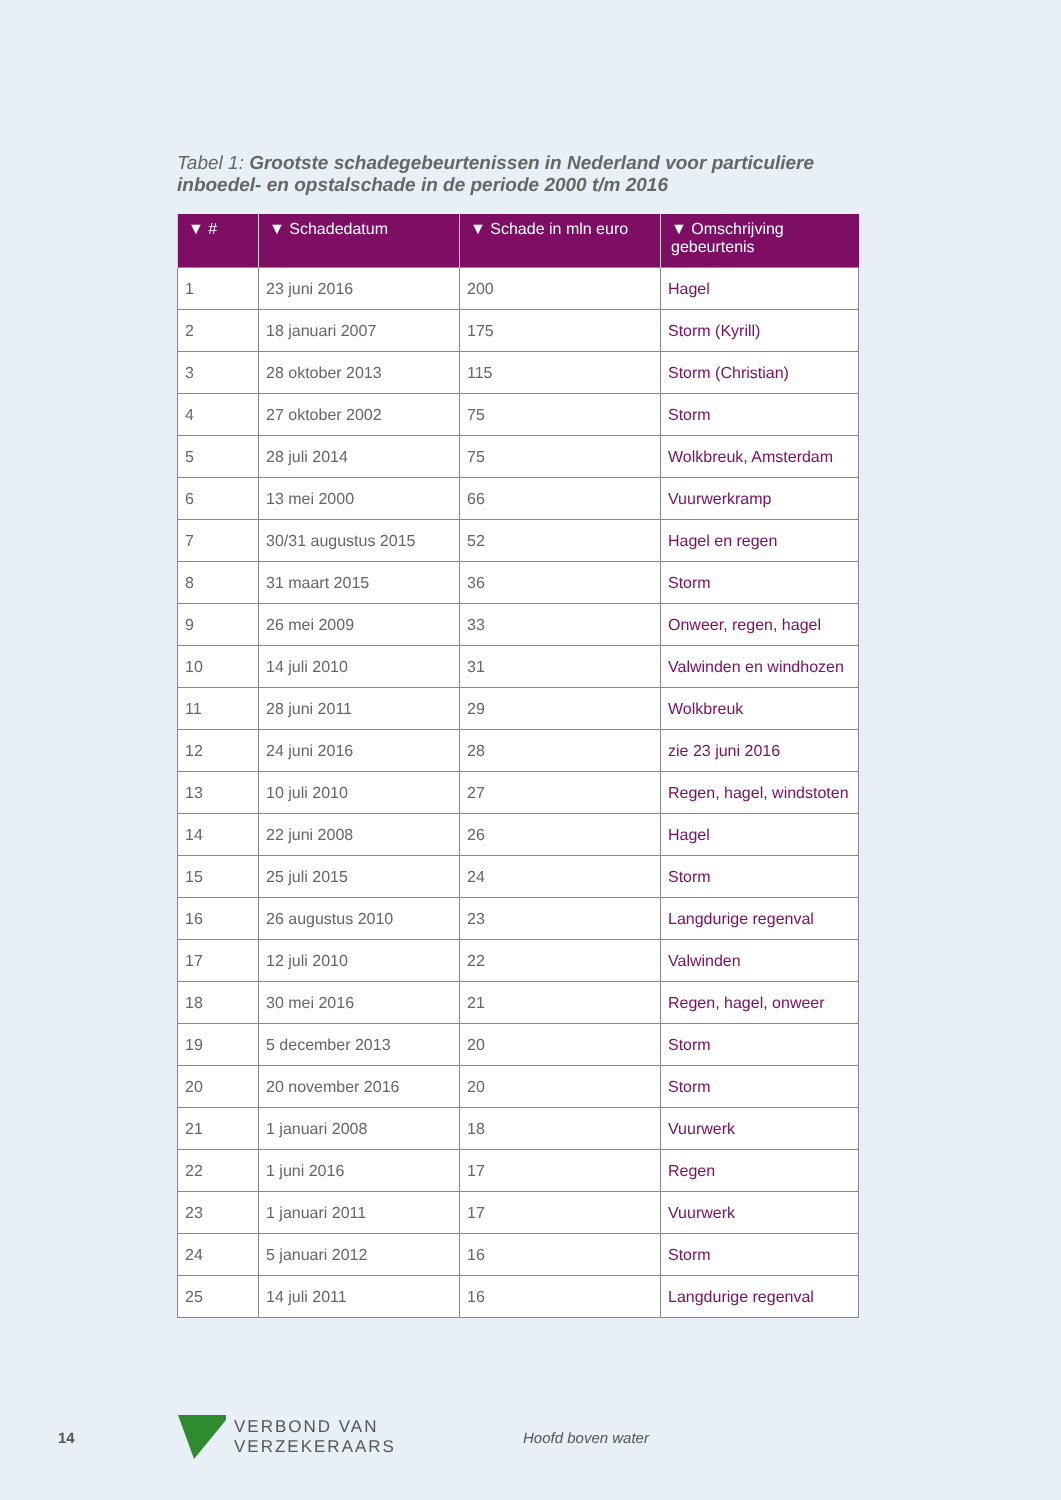Tabel 1: Grootste schadegebeurtenissen in Nederland voor particuliere inboedel- en opstalschade in de periode 2000 t/m 2016
| ▼ # | ▼ Schadedatum | ▼ Schade in mln euro | ▼ Omschrijving gebeurtenis |
| --- | --- | --- | --- |
| 1 | 23 juni 2016 | 200 | Hagel |
| 2 | 18 januari 2007 | 175 | Storm (Kyrill) |
| 3 | 28 oktober 2013 | 115 | Storm (Christian) |
| 4 | 27 oktober 2002 | 75 | Storm |
| 5 | 28 juli 2014 | 75 | Wolkbreuk, Amsterdam |
| 6 | 13 mei 2000 | 66 | Vuurwerkramp |
| 7 | 30/31 augustus 2015 | 52 | Hagel en regen |
| 8 | 31 maart 2015 | 36 | Storm |
| 9 | 26 mei 2009 | 33 | Onweer, regen, hagel |
| 10 | 14 juli 2010 | 31 | Valwinden en windhozen |
| 11 | 28 juni 2011 | 29 | Wolkbreuk |
| 12 | 24 juni 2016 | 28 | zie 23 juni 2016 |
| 13 | 10 juli 2010 | 27 | Regen, hagel, windstoten |
| 14 | 22 juni 2008 | 26 | Hagel |
| 15 | 25 juli 2015 | 24 | Storm |
| 16 | 26 augustus 2010 | 23 | Langdurige regenval |
| 17 | 12 juli 2010 | 22 | Valwinden |
| 18 | 30 mei 2016 | 21 | Regen, hagel, onweer |
| 19 | 5 december 2013 | 20 | Storm |
| 20 | 20 november 2016 | 20 | Storm |
| 21 | 1 januari 2008 | 18 | Vuurwerk |
| 22 | 1 juni 2016 | 17 | Regen |
| 23 | 1 januari 2011 | 17 | Vuurwerk |
| 24 | 5 januari 2012 | 16 | Storm |
| 25 | 14 juli 2011 | 16 | Langdurige regenval |
14 VERBOND VAN VERZEKERAARS Hoofd boven water